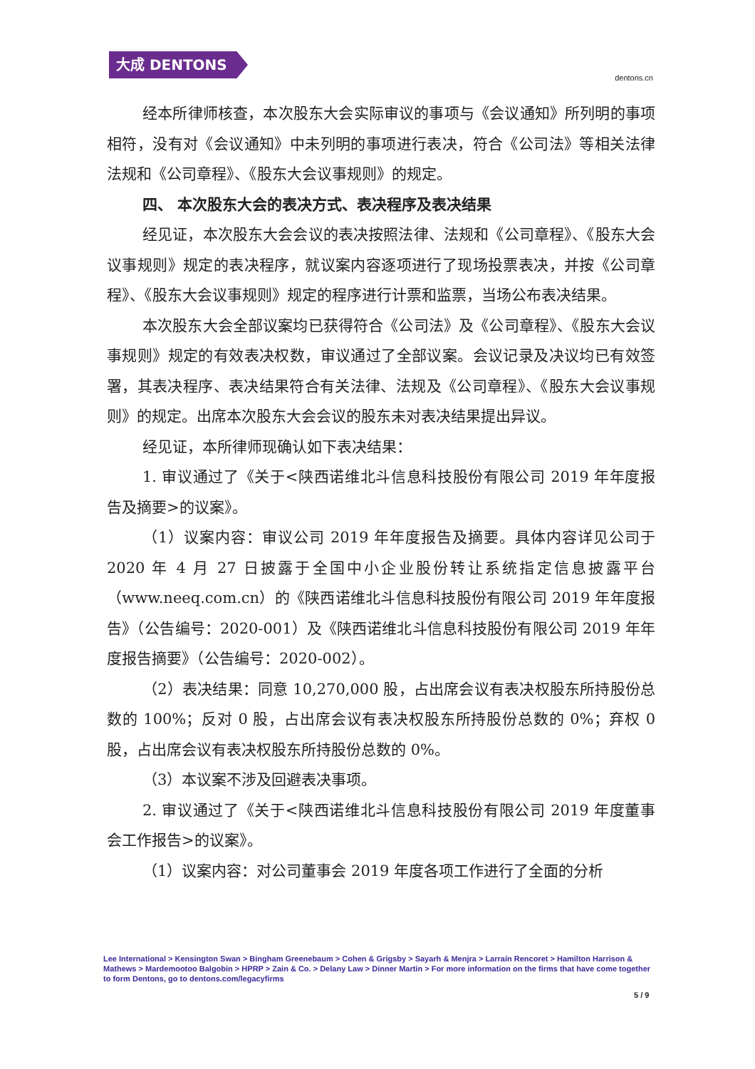大成 DENTONS
dentons.cn
经本所律师核查，本次股东大会实际审议的事项与《会议通知》所列明的事项相符，没有对《会议通知》中未列明的事项进行表决，符合《公司法》等相关法律法规和《公司章程》、《股东大会议事规则》的规定。
四、 本次股东大会的表决方式、表决程序及表决结果
经见证，本次股东大会会议的表决按照法律、法规和《公司章程》、《股东大会议事规则》规定的表决程序，就议案内容逐项进行了现场投票表决，并按《公司章程》、《股东大会议事规则》规定的程序进行计票和监票，当场公布表决结果。
本次股东大会全部议案均已获得符合《公司法》及《公司章程》、《股东大会议事规则》规定的有效表决权数，审议通过了全部议案。会议记录及决议均已有效签署，其表决程序、表决结果符合有关法律、法规及《公司章程》、《股东大会议事规则》的规定。出席本次股东大会会议的股东未对表决结果提出异议。
经见证，本所律师现确认如下表决结果：
1. 审议通过了《关于<陕西诺维北斗信息科技股份有限公司 2019 年年度报告及摘要>的议案》。
（1）议案内容：审议公司 2019 年年度报告及摘要。具体内容详见公司于 2020 年 4 月 27 日披露于全国中小企业股份转让系统指定信息披露平台（www.neeq.com.cn）的《陕西诺维北斗信息科技股份有限公司 2019 年年度报告》（公告编号：2020-001）及《陕西诺维北斗信息科技股份有限公司 2019 年年度报告摘要》（公告编号：2020-002）。
（2）表决结果：同意 10,270,000 股，占出席会议有表决权股东所持股份总数的 100%；反对 0 股，占出席会议有表决权股东所持股份总数的 0%；弃权 0 股，占出席会议有表决权股东所持股份总数的 0%。
（3）本议案不涉及回避表决事项。
2. 审议通过了《关于<陕西诺维北斗信息科技股份有限公司 2019 年度董事会工作报告>的议案》。
（1）议案内容：对公司董事会 2019 年度各项工作进行了全面的分析
Lee International > Kensington Swan > Bingham Greenebaum > Cohen & Grigsby > Sayarh & Menjra > Larraín Rencoret > Hamilton Harrison & Mathews > Mardemootoo Balgobin > HPRP > Zain & Co. > Delany Law > Dinner Martin > For more information on the firms that have come together to form Dentons, go to dentons.com/legacyfirms
5 / 9